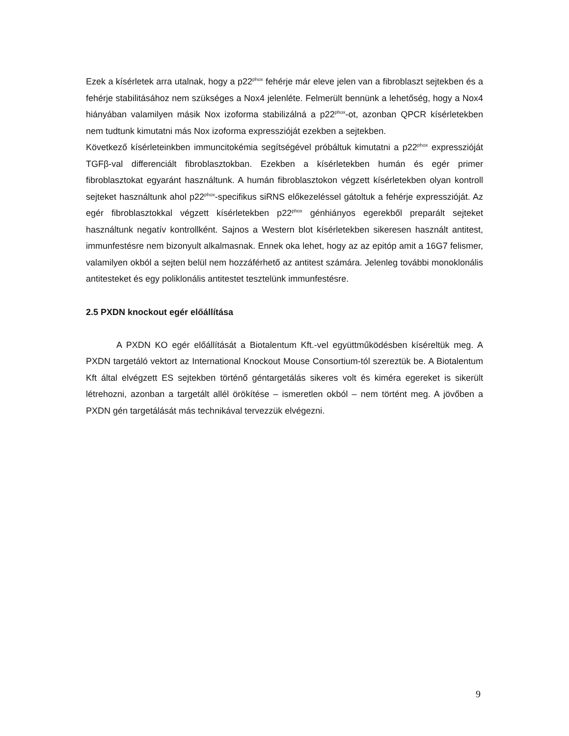Ezek a kísérletek arra utalnak, hogy a p22<sup>phox</sup> fehérje már eleve jelen van a fibroblaszt sejtekben és a fehérje stabilitásához nem szükséges a Nox4 jelenléte. Felmerült bennünk a lehetőség, hogy a Nox4 hiányában valamilyen másik Nox izoforma stabilizálná a p22<sup>phox</sup>-ot, azonban QPCR kísérletekben nem tudtunk kimutatni más Nox izoforma expresszióját ezekben a sejtekben.
Következő kísérleteinkben immuncitokémia segítségével próbáltuk kimutatni a p22<sup>phox</sup> expresszióját TGFβ-val differenciált fibroblasztokban. Ezekben a kísérletekben humán és egér primer fibroblasztokat egyaránt használtunk. A humán fibroblasztokon végzett kísérletekben olyan kontroll sejteket használtunk ahol p22<sup>phox</sup>-specifikus siRNS előkezeléssel gátoltuk a fehérje expresszióját. Az egér fibroblasztokkal végzett kísérletekben p22<sup>phox</sup> génhiányos egerekből preparált sejteket használtunk negatív kontrollként. Sajnos a Western blot kísérletekben sikeresen használt antitest, immunfestésre nem bizonyult alkalmasnak. Ennek oka lehet, hogy az az epitóp amit a 16G7 felismer, valamilyen okból a sejten belül nem hozzáférhető az antitest számára. Jelenleg további monoklonális antitesteket és egy poliklonális antitestet tesztelünk immunfestésre.
2.5 PXDN knockout egér előállítása
A PXDN KO egér előállítását a Biotalentum Kft.-vel együttműködésben kíséreltük meg. A PXDN targetáló vektort az International Knockout Mouse Consortium-tól szereztük be. A Biotalentum Kft által elvégzett ES sejtekben történő géntargetálás sikeres volt és kiméra egereket is sikerült létrehozni, azonban a targetált allél örökítése – ismeretlen okból – nem történt meg. A jövőben a PXDN gén targetálását más technikával tervezzük elvégezni.
9